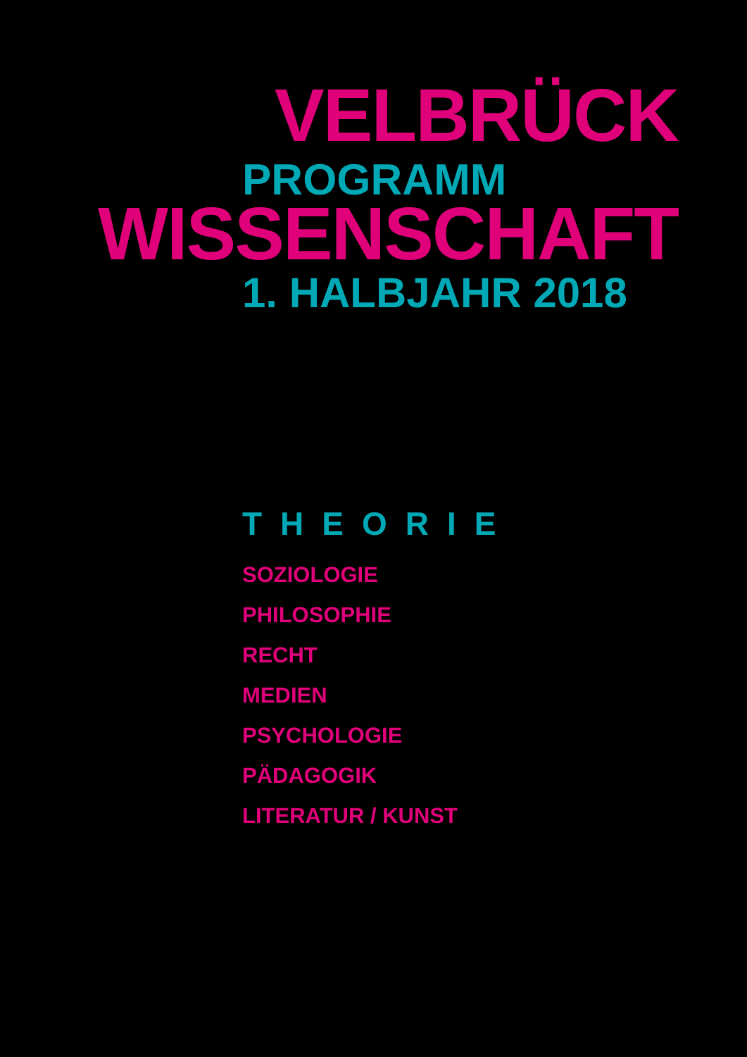VELBRÜCK
PROGRAMM
WISSENSCHAFT
1. HALBJAHR 2018
THEORIE
SOZIOLOGIE
PHILOSOPHIE
RECHT
MEDIEN
PSYCHOLOGIE
PÄDAGOGIK
LITERATUR / KUNST